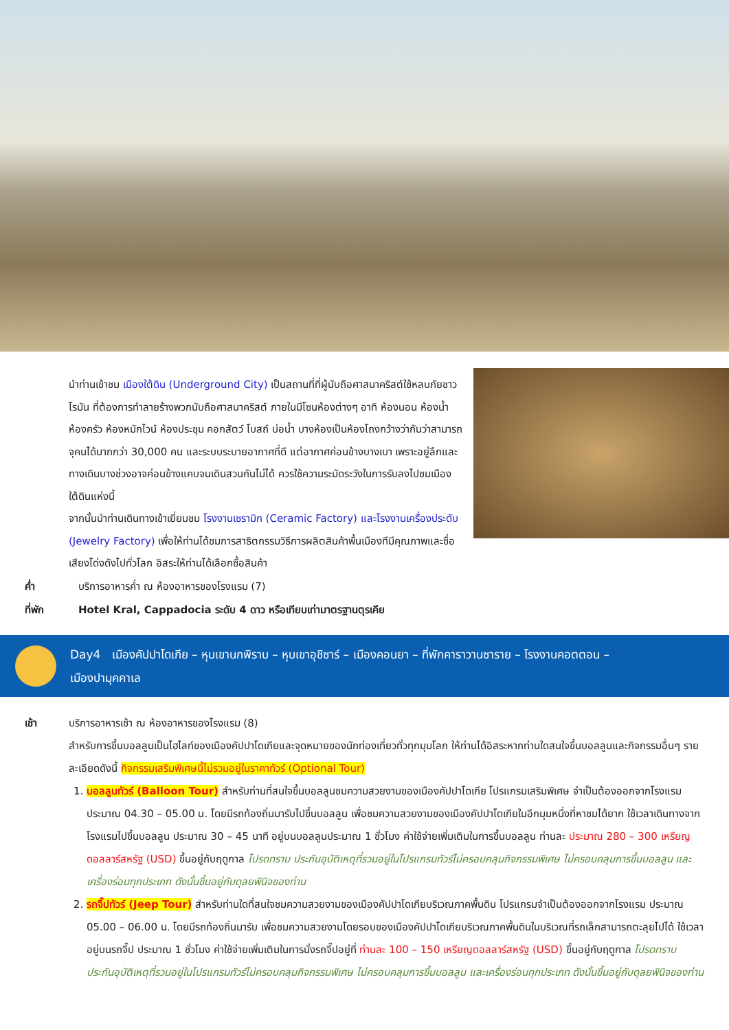นำท่านเข้าชม เมืองใต้ดิน (Underground City) เป็นสถานที่ที่ผู้นับถือศาสนาคริสต์ใช้หลบภัยชาวโรมัน ที่ต้องการทำลายร้างพวกนับถือศาสนาคริสต์ ภายในมีโซนห้องต่างๆ อาทิ ห้องนอน ห้องน้ำ ห้องครัว ห้องหมักไวน์ ห้องประชุม คอกสัตว์ โบสถ์ บ่อน้ำ บางห้องเป็นห้องโถงกว้างว่ากันว่าสามารถจุคนได้มากกว่า 30,000 คน และระบบระบายอากาศที่ดี แต่อากาศค่อนข้างบางเบา เพราะอยู่ลึกและทางเดินบางช่วงอาจค่อนข้างแคบจนเดินสวนกันไม่ได้ ควรใช้ความระมัดระวังในการรับลงไปชมเมืองใต้ดินแห่งนี้
จากนั้นนำท่านเดินทางเข้าเยี่ยมชม โรงงานเซรามิก (Ceramic Factory) และโรงงานเครื่องประดับ (Jewelry Factory) เพื่อให้ท่านได้ชมการสาธิตกรรมวิธีการผลิตสินค้าพื้นเมืองทีมีคุณภาพและชื่อเสียงโด่งดังไปทั่วโลก อิสระให้ท่านได้เลือกซื้อสินค้า
ค่ำ บริการอาหารค่ำ ณ ห้องอาหารของโรงแรม (7)
ที่พัก Hotel Kral, Cappadocia ระดับ 4 ดาว หรือเทียบเท่ามาตรฐานตุรเคีย
Day4 เมืองคัปปาโดเกีย – หุบเขานกพิราบ – หุบเขาอุชิซาร์ – เมืองคอนยา – ที่พักคาราวานซาราย – โรงงานคอตตอน –
เมืองปามุคคาเล
เช้า บริการอาหารเช้า ณ ห้องอาหารของโรงแรม (8)
สำหรับการขึ้นบอลลูนเป็นไฮไลท์ของเมืองคัปปาโดเกียและจุดหมายของนักท่องเที่ยวทั่วทุกมุมโลก ให้ท่านได้อิสระหากท่านใดสนใจขึ้นบอลลูนและกิจกรรมอื่นๆ รายละเอียดดังนี้ กิจกรรมเสริมพิเศษนี้ไม่รวมอยู่ในราคาทัวร์ (Optional Tour)
1. บอลลูนทัวร์ (Balloon Tour) สำหรับท่านที่สนใจขึ้นบอลลูนชมความสวยงามของเมืองคัปปาโดเกีย โปรแกรมเสริมพิเศษ จำเป็นต้องออกจากโรงแรมประมาณ 04.30 – 05.00 น. โดยมีรถท้องถิ่นมารับไปขึ้นบอลลูน เพื่อชมความสวยงามของเมืองคัปปาโดเกียในอีกมุมหนึ่งที่หาชมได้ยาก ใช้เวลาเดินทางจากโรงแรมไปขึ้นบอลลูน ประมาณ 30 – 45 นาที อยู่บนบอลลูนประมาณ 1 ชั่วโมง ค่าใช้จ่ายเพิ่มเติมในการขึ้นบอลลูน ท่านละ ประมาณ 280 – 300 เหรียญดอลลาร์สหรัฐ (USD) ขึ้นอยู่กับฤดูกาล โปรดทราบ ประกันอุบัติเหตุที่รวมอยู่ในโปรแกรมทัวร์ไม่ครอบคลุมกิจกรรมพิเศษ ไม่ครอบคลุมการขึ้นบอลลูน และเครื่องร่อนทุกประเภท ดังนั้นขึ้นอยู่กับดุลยพินิจของท่าน
2. รถจี๊ปทัวร์ (Jeep Tour) สำหรับท่านใดที่สนใจชมความสวยงามของเมืองคัปปาโดเกียบริเวณภาคพื้นดิน โปรแกรมจำเป็นต้องออกจากโรงแรม ประมาณ 05.00 – 06.00 น. โดยมีรถท้องถิ่นมารับ เพื่อชมความสวยงามโดยรอบของเมืองคัปปาโดเกียบริเวณภาคพื้นดินในบริเวณที่รถเล็กสามารถตะลุยไปได้ ใช้เวลาอยู่บนรถจี๊ป ประมาณ 1 ชั่วโมง ค่าใช้จ่ายเพิ่มเติมในการนั่งรถจี๊ปอยู่ที่ ท่านละ 100 – 150 เหรียญดอลลาร์สหรัฐ (USD) ขึ้นอยู่กับฤดูกาล โปรดทราบ ประกันอุบัติเหตุที่รวมอยู่ในโปรแกรมทัวร์ไม่ครอบคลุมกิจกรรมพิเศษ ไม่ครอบคลุมการขึ้นบอลลูน และเครื่องร่อนทุกประเภท ดังนั้นขึ้นอยู่กับดุลยพินิจของท่าน